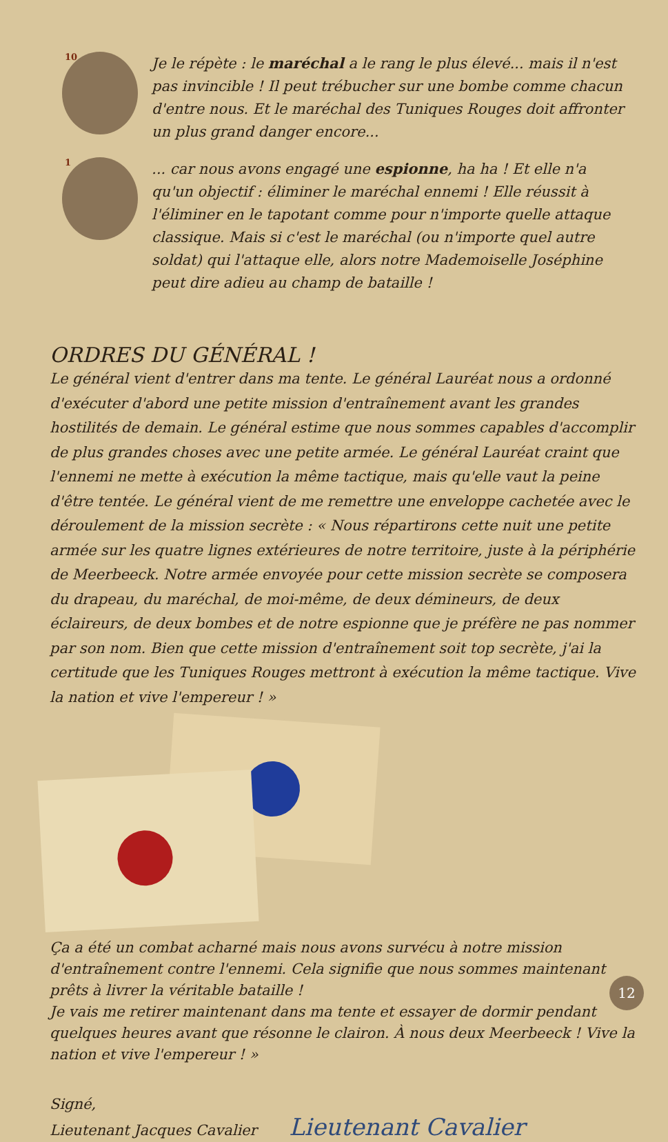10
Je le répète : le maréchal a le rang le plus élevé... mais il n'est pas invincible ! Il peut trébucher sur une bombe comme chacun d'entre nous. Et le maréchal des Tuniques Rouges doit affronter un plus grand danger encore...
1
... car nous avons engagé une espionne, ha ha ! Et elle n'a qu'un objectif : éliminer le maréchal ennemi ! Elle réussit à l'éliminer en le tapotant comme pour n'importe quelle attaque classique. Mais si c'est le maréchal (ou n'importe quel autre soldat) qui l'attaque elle, alors notre Mademoiselle Joséphine peut dire adieu au champ de bataille !
ORDRES DU GÉNÉRAL !
Le général vient d'entrer dans ma tente. Le général Lauréat nous a ordonné d'exécuter d'abord une petite mission d'entraînement avant les grandes hostilités de demain. Le général estime que nous sommes capables d'accomplir de plus grandes choses avec une petite armée. Le général Lauréat craint que l'ennemi ne mette à exécution la même tactique, mais qu'elle vaut la peine d'être tentée. Le général vient de me remettre une enveloppe cachetée avec le déroulement de la mission secrète : « Nous répartirons cette nuit une petite armée sur les quatre lignes extérieures de notre territoire, juste à la périphérie de Meerbeeck. Notre armée envoyée pour cette mission secrète se composera du drapeau, du maréchal, de moi-même, de deux démineurs, de deux éclaireurs, de deux bombes et de notre espionne que je préfère ne pas nommer par son nom. Bien que cette mission d'entraînement soit top secrète, j'ai la certitude que les Tuniques Rouges mettront à exécution la même tactique. Vive la nation et vive l'empereur ! »
Ça a été un combat acharné mais nous avons survécu à notre mission d'entraînement contre l'ennemi. Cela signifie que nous sommes maintenant prêts à livrer la véritable bataille !
Je vais me retirer maintenant dans ma tente et essayer de dormir pendant quelques heures avant que résonne le clairon. À nous deux Meerbeeck ! Vive la nation et vive l'empereur ! »
Signé,
Lieutenant Jacques Cavalier Lieutenant Cavalier
12